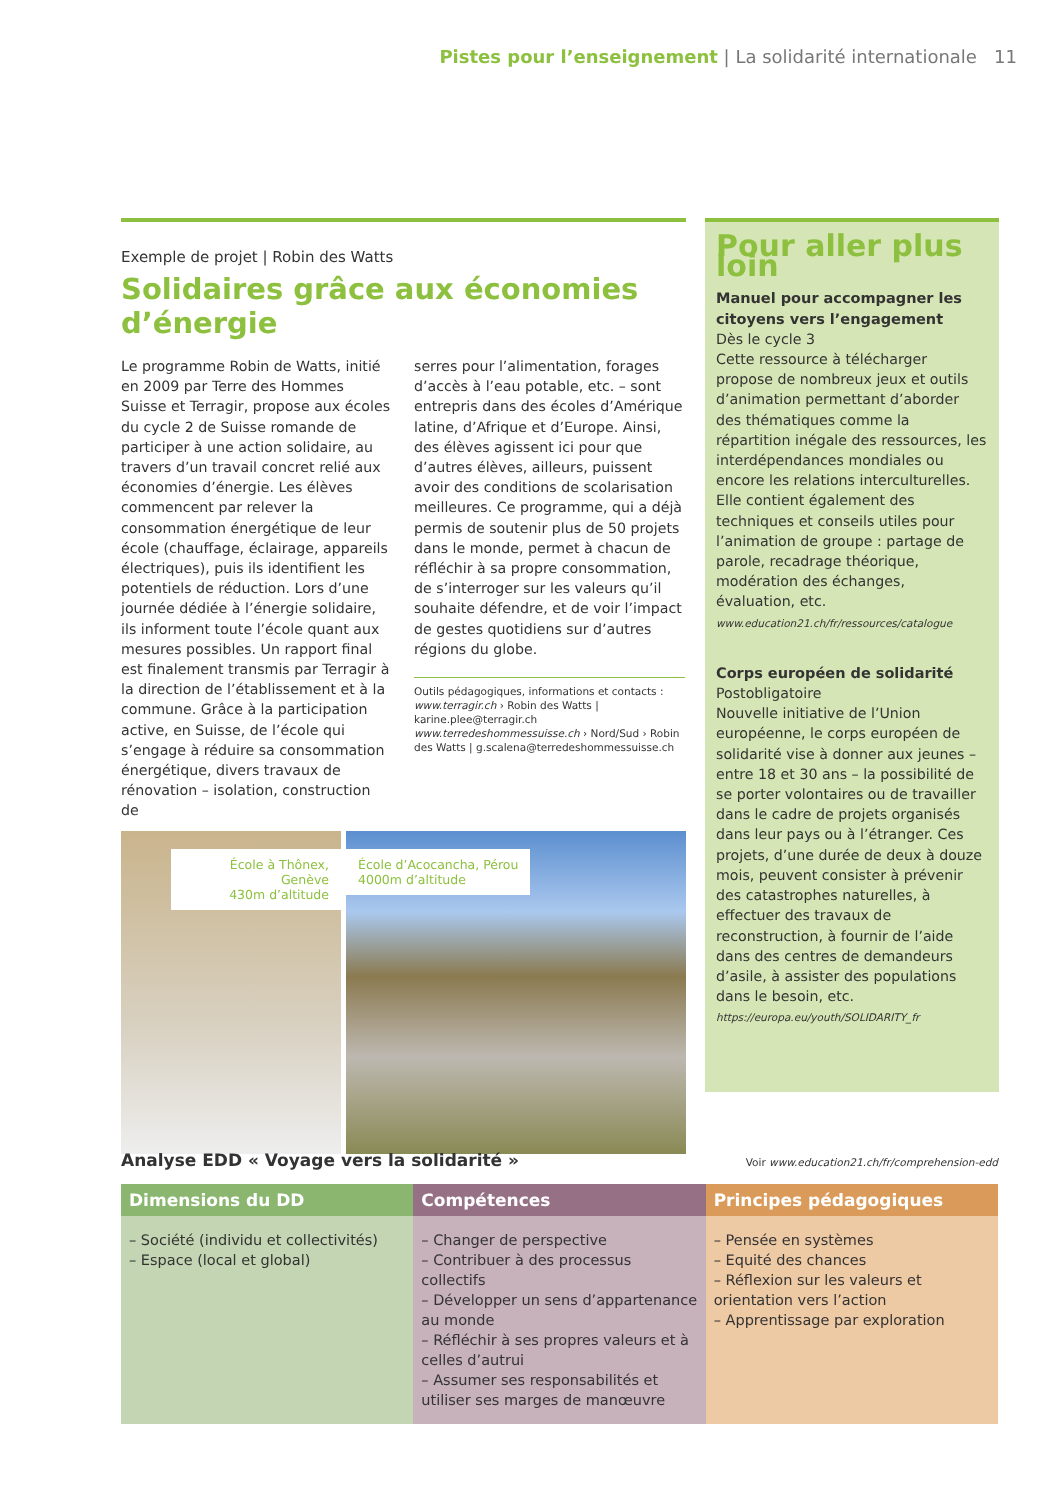Pistes pour l’enseignement | La solidarité internationale 11
Exemple de projet | Robin des Watts
Solidaires grâce aux économies d’énergie
Le programme Robin de Watts, initié en 2009 par Terre des Hommes Suisse et Terragir, propose aux écoles du cycle 2 de Suisse romande de participer à une action solidaire, au travers d’un travail concret relié aux économies d’énergie. Les élèves commencent par relever la consommation énergétique de leur école (chauffage, éclairage, appareils électriques), puis ils identifient les potentiels de réduction. Lors d’une journée dédiée à l’énergie solidaire, ils informent toute l’école quant aux mesures possibles. Un rapport final est finalement transmis par Terragir à la direction de l’établissement et à la commune. Grâce à la participation active, en Suisse, de l’école qui s’engage à réduire sa consommation énergétique, divers travaux de rénovation – isolation, construction de
serres pour l’alimentation, forages d’accès à l’eau potable, etc. – sont entrepris dans des écoles d’Amérique latine, d’Afrique et d’Europe. Ainsi, des élèves agissent ici pour que d’autres élèves, ailleurs, puissent avoir des conditions de scolarisation meilleures. Ce programme, qui a déjà permis de soutenir plus de 50 projets dans le monde, permet à chacun de réfléchir à sa propre consommation, de s’interroger sur les valeurs qu’il souhaite défendre, et de voir l’impact de gestes quotidiens sur d’autres régions du globe.
Outils pédagogiques, informations et contacts :
www.terragir.ch › Robin des Watts | karine.plee@terragir.ch
www.terredeshommessuisse.ch › Nord/Sud › Robin des Watts | g.scalena@terredeshommessuisse.ch
École à Thônex, Genève
430m d’altitude
École d’Acocancha, Pérou
4000m d’altitude
Pour aller plus loin
Manuel pour accompagner les citoyens vers l’engagement
Dès le cycle 3
Cette ressource à télécharger propose de nombreux jeux et outils d’animation permettant d’aborder des thématiques comme la répartition inégale des ressources, les interdépendances mondiales ou encore les relations interculturelles. Elle contient également des techniques et conseils utiles pour l’animation de groupe : partage de parole, recadrage théorique, modération des échanges, évaluation, etc.
www.education21.ch/fr/ressources/catalogue
Corps européen de solidarité
Postobligatoire
Nouvelle initiative de l’Union européenne, le corps européen de solidarité vise à donner aux jeunes – entre 18 et 30 ans – la possibilité de se porter volontaires ou de travailler dans le cadre de projets organisés dans leur pays ou à l’étranger. Ces projets, d’une durée de deux à douze mois, peuvent consister à prévenir des catastrophes naturelles, à effectuer des travaux de reconstruction, à fournir de l’aide dans des centres de demandeurs d’asile, à assister des populations dans le besoin, etc.
https://europa.eu/youth/SOLIDARITY_fr
Analyse EDD « Voyage vers la solidarité » Voir www.education21.ch/fr/comprehension-edd
| Dimensions du DD | Compétences | Principes pédagogiques |
| --- | --- | --- |
| – Société (individu et collectivités) – Espace (local et global) | – Changer de perspective – Contribuer à des processus collectifs – Développer un sens d’appartenance au monde – Réfléchir à ses propres valeurs et à celles d’autrui – Assumer ses responsabilités et utiliser ses marges de manœuvre | – Pensée en systèmes – Equité des chances – Réflexion sur les valeurs et orientation vers l’action – Apprentissage par exploration |